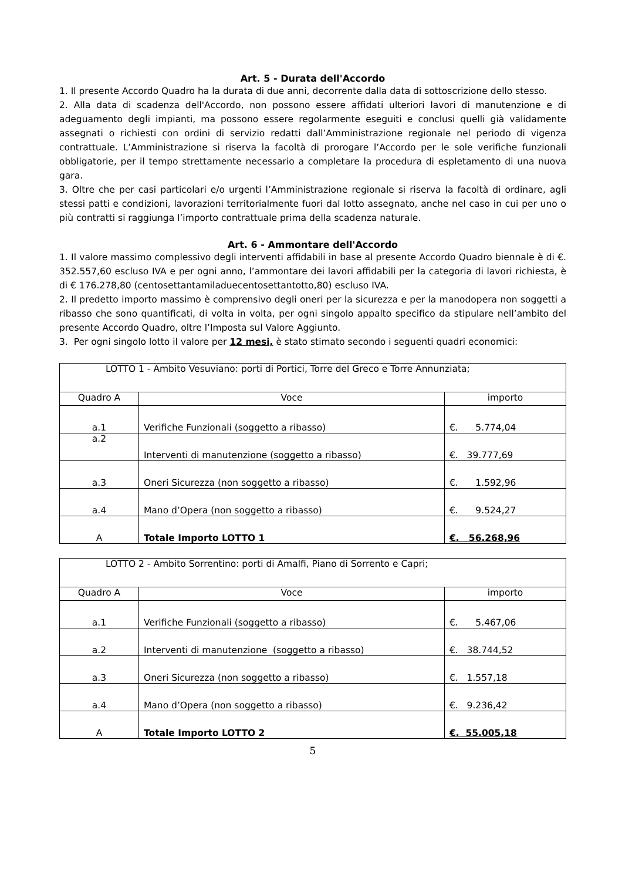Art. 5 - Durata dell'Accordo
1. Il presente Accordo Quadro ha la durata di due anni, decorrente dalla data di sottoscrizione dello stesso.
2. Alla data di scadenza dell'Accordo, non possono essere affidati ulteriori lavori di manutenzione e di adeguamento degli impianti, ma possono essere regolarmente eseguiti e conclusi quelli già validamente assegnati o richiesti con ordini di servizio redatti dall’Amministrazione regionale nel periodo di vigenza contrattuale. L’Amministrazione si riserva la facoltà di prorogare l’Accordo per le sole verifiche funzionali obbligatorie, per il tempo strettamente necessario a completare la procedura di espletamento di una nuova gara.
3. Oltre che per casi particolari e/o urgenti l’Amministrazione regionale si riserva la facoltà di ordinare, agli stessi patti e condizioni, lavorazioni territorialmente fuori dal lotto assegnato, anche nel caso in cui per uno o più contratti si raggiunga l’importo contrattuale prima della scadenza naturale.
Art. 6 - Ammontare dell'Accordo
1. Il valore massimo complessivo degli interventi affidabili in base al presente Accordo Quadro biennale è di €. 352.557,60 escluso IVA e per ogni anno, l’ammontare dei lavori affidabili per la categoria di lavori richiesta, è di € 176.278,80 (centosettantamiladuecentosettantotto,80) escluso IVA.
2. Il predetto importo massimo è comprensivo degli oneri per la sicurezza e per la manodopera non soggetti a ribasso che sono quantificati, di volta in volta, per ogni singolo appalto specifico da stipulare nell’ambito del presente Accordo Quadro, oltre l’Imposta sul Valore Aggiunto.
3. Per ogni singolo lotto il valore per 12 mesi, è stato stimato secondo i seguenti quadri economici:
| LOTTO 1 - Ambito Vesuviano: porti di Portici, Torre del Greco e Torre Annunziata; | | |
| Quadro A | Voce | importo |
| a.1 | Verifiche Funzionali (soggetto a ribasso) | €. 5.774,04 |
| a.2 | Interventi di manutenzione (soggetto a ribasso) | €. 39.777,69 |
| a.3 | Oneri Sicurezza (non soggetto a ribasso) | €. 1.592,96 |
| a.4 | Mano d’Opera (non soggetto a ribasso) | €. 9.524,27 |
| A | Totale Importo LOTTO 1 | €. 56.268,96 |
| LOTTO 2 - Ambito Sorrentino: porti di Amalfi, Piano di Sorrento e Capri; | | |
| Quadro A | Voce | importo |
| a.1 | Verifiche Funzionali (soggetto a ribasso) | €. 5.467,06 |
| a.2 | Interventi di manutenzione (soggetto a ribasso) | €. 38.744,52 |
| a.3 | Oneri Sicurezza (non soggetto a ribasso) | €. 1.557,18 |
| a.4 | Mano d’Opera (non soggetto a ribasso) | €. 9.236,42 |
| A | Totale Importo LOTTO 2 | €. 55.005,18 |
5